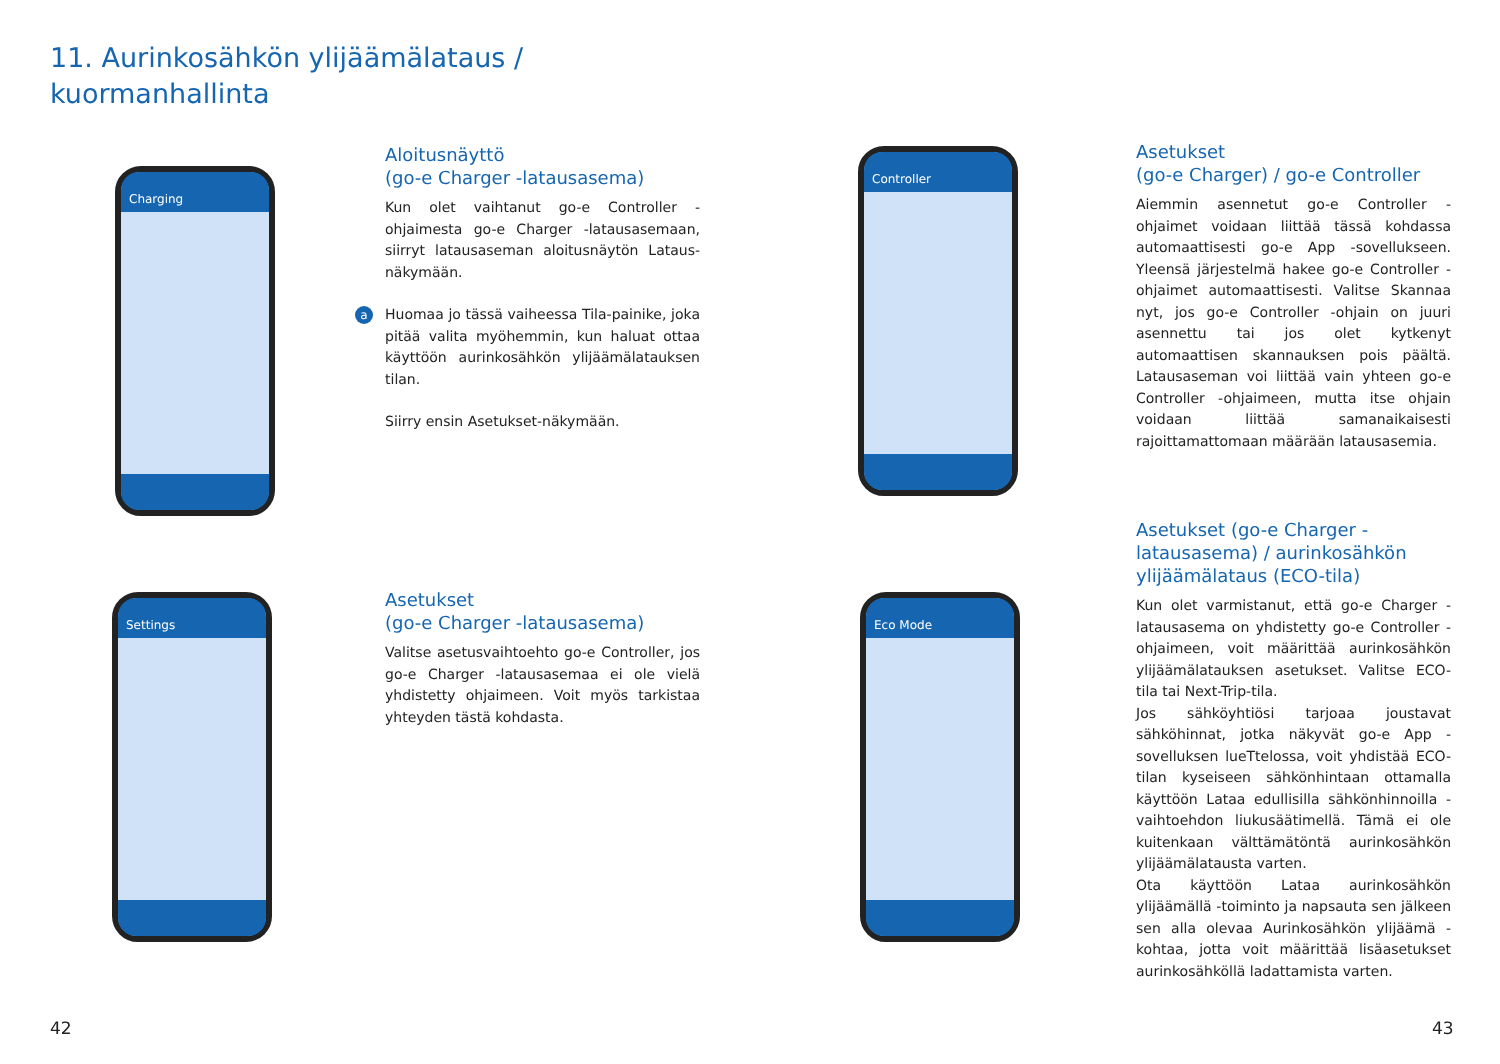11. Aurinkosähkön ylijäämälataus /
kuormanhallinta
Charging
Settings
Controller
Eco Mode
Aloitusnäyttö
(go-e Charger -latausasema)
Kun olet vaihtanut go-e Controller -ohjaimesta go-e Charger -latausasemaan, siirryt latausaseman aloitusnäytön Lataus-näkymään.
a Huomaa jo tässä vaiheessa Tila-painike, joka pitää valita myöhemmin, kun haluat ottaa käyttöön aurinkosähkön ylijäämälatauksen tilan.
Siirry ensin Asetukset-näkymään.
Asetukset
(go-e Charger -latausasema)
Valitse asetusvaihtoehto go-e Controller, jos go-e Charger -latausasemaa ei ole vielä yhdistetty ohjaimeen. Voit myös tarkistaa yhteyden tästä kohdasta.
Asetukset
(go-e Charger) / go-e Controller
Aiemmin asennetut go-e Controller -ohjaimet voidaan liittää tässä kohdassa automaattisesti go-e App -sovellukseen. Yleensä järjestelmä hakee go-e Controller -ohjaimet automaattisesti. Valitse Skannaa nyt, jos go-e Controller -ohjain on juuri asennettu tai jos olet kytkenyt automaattisen skannauksen pois päältä. Latausaseman voi liittää vain yhteen go-e Controller -ohjaimeen, mutta itse ohjain voidaan liittää samanaikaisesti rajoittamattomaan määrään latausasemia.
Asetukset (go-e Charger -latausasema) / aurinkosähkön ylijäämälataus (ECO-tila)
Kun olet varmistanut, että go-e Charger -latausasema on yhdistetty go-e Controller -ohjaimeen, voit määrittää aurinkosähkön ylijäämälatauksen asetukset. Valitse ECO-tila tai Next-Trip-tila.
Jos sähköyhtiösi tarjoaa joustavat sähköhinnat, jotka näkyvät go-e App -sovelluksen lueTtelossa, voit yhdistää ECO-tilan kyseiseen sähkönhintaan ottamalla käyttöön Lataa edullisilla sähkönhinnoilla -vaihtoehdon liukusäätimellä. Tämä ei ole kuitenkaan välttämätöntä aurinkosähkön ylijäämälatausta varten.
Ota käyttöön Lataa aurinkosähkön ylijäämällä -toiminto ja napsauta sen jälkeen sen alla olevaa Aurinkosähkön ylijäämä -kohtaa, jotta voit määrittää lisäasetukset aurinkosähköllä ladattamista varten.
42 43